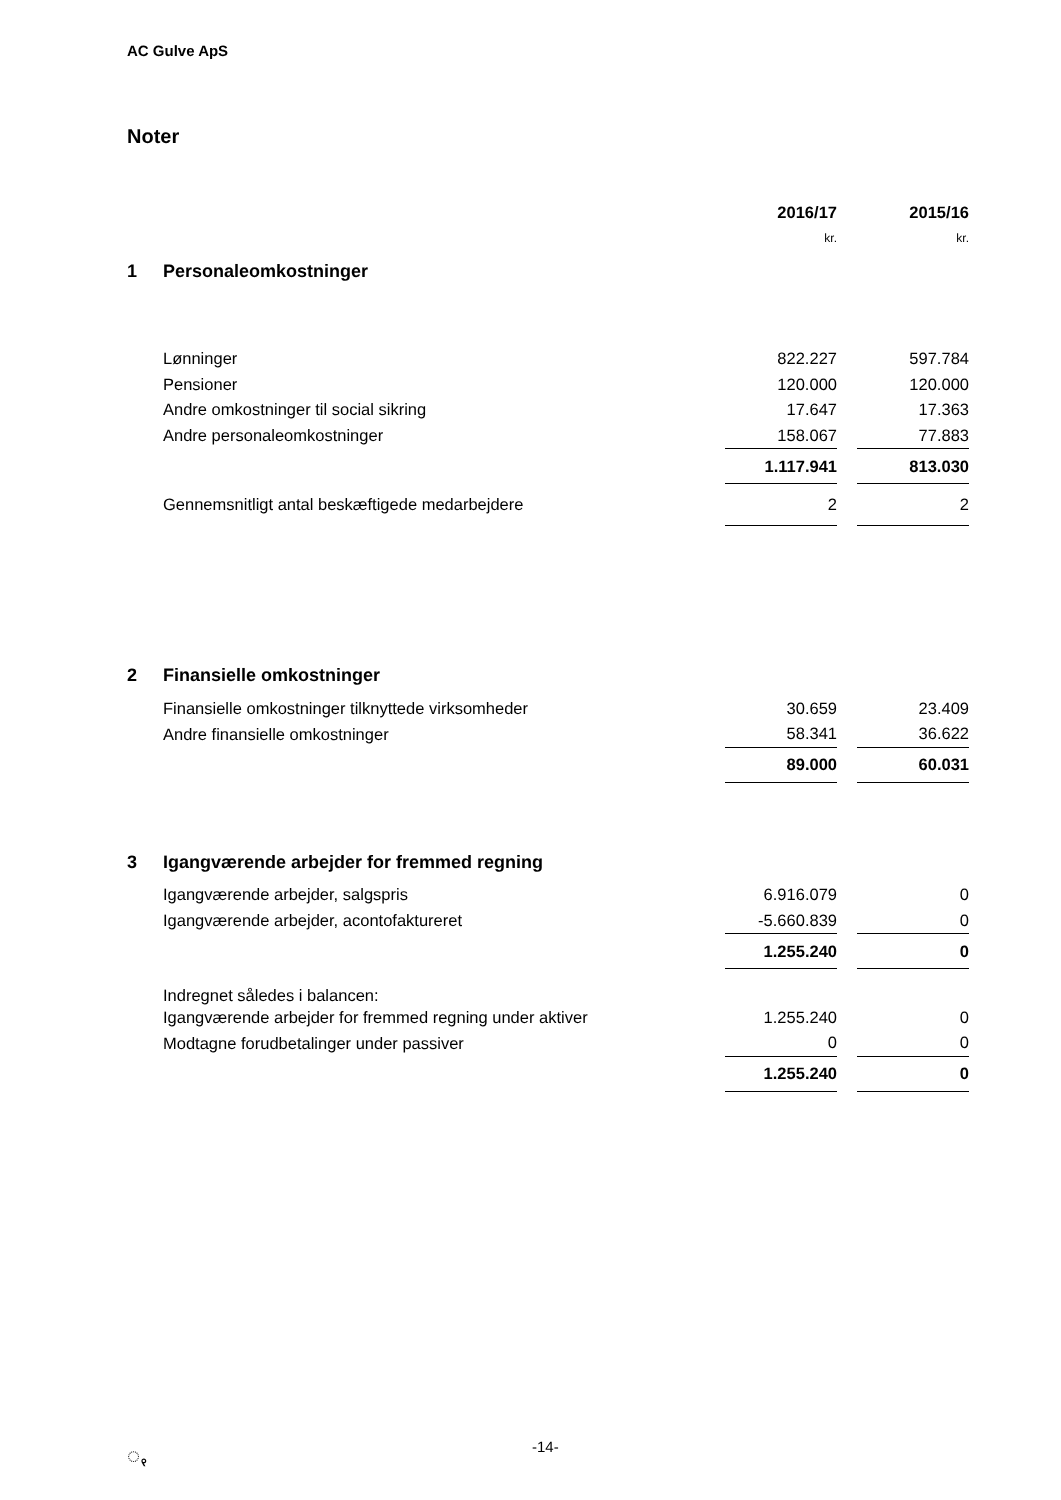AC Gulve ApS
Noter
| | | 2016/17 | | 2015/16 |
| | | kr. | | kr. |
| 1 | Personaleomkostninger | | | |
| | Lønninger | 822.227 | | 597.784 |
| | Pensioner | 120.000 | | 120.000 |
| | Andre omkostninger til social sikring | 17.647 | | 17.363 |
| | Andre personaleomkostninger | 158.067 | | 77.883 |
| | | 1.117.941 | | 813.030 |
| | Gennemsnitligt antal beskæftigede medarbejdere | 2 | | 2 |
| 2 | Finansielle omkostninger | | | |
| | Finansielle omkostninger tilknyttede virksomheder | 30.659 | | 23.409 |
| | Andre finansielle omkostninger | 58.341 | | 36.622 |
| | | 89.000 | | 60.031 |
| 3 | Igangværende arbejder for fremmed regning | | | |
| | Igangværende arbejder, salgspris | 6.916.079 | | 0 |
| | Igangværende arbejder, acontofaktureret | -5.660.839 | | 0 |
| | | 1.255.240 | | 0 |
| | Indregnet således i balancen: | | | |
| | Igangværende arbejder for fremmed regning under aktiver | 1.255.240 | | 0 |
| | Modtagne forudbetalinger under passiver | 0 | | 0 |
| | | 1.255.240 | | 0 |
ꩻ -14-